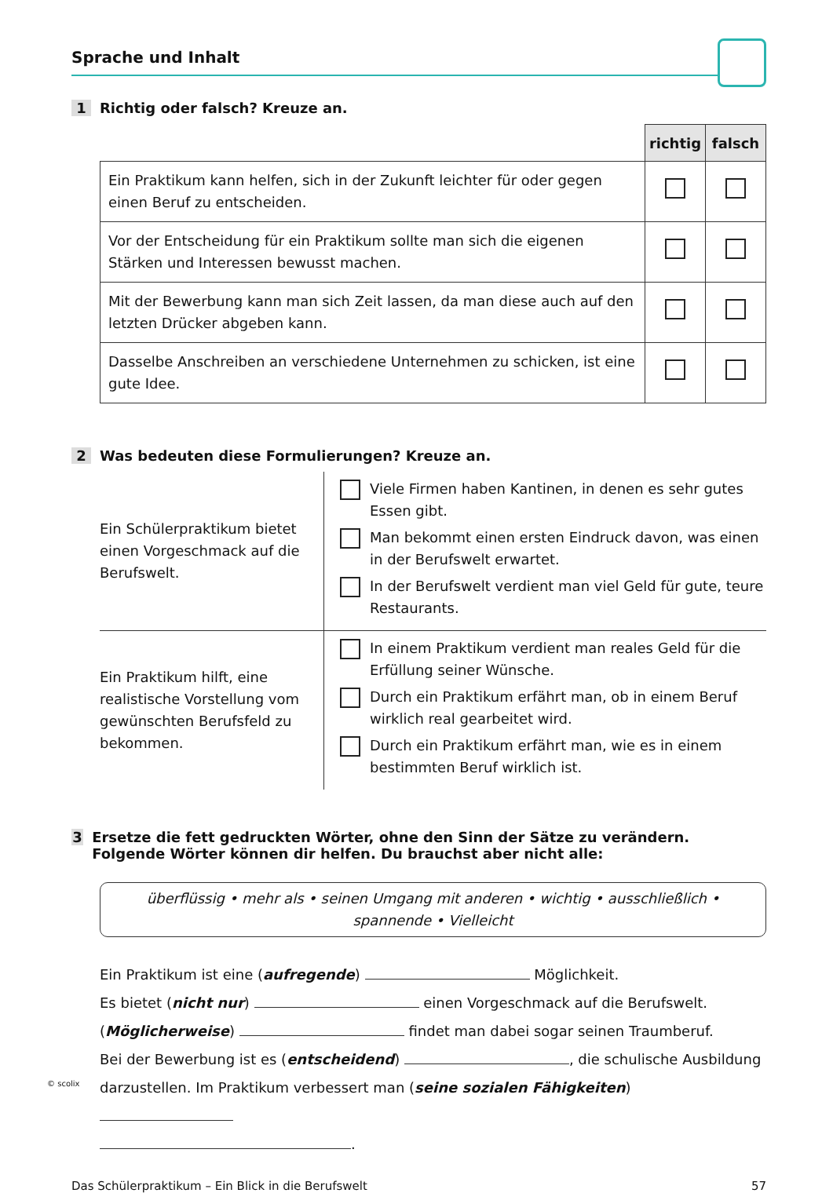© scolix
Sprache und Inhalt
1 Richtig oder falsch? Kreuze an.
| | richtig | falsch |
| Ein Praktikum kann helfen, sich in der Zukunft leichter für oder gegen einen Beruf zu entscheiden. | | |
| Vor der Entscheidung für ein Praktikum sollte man sich die eigenen Stärken und Interessen bewusst machen. | | |
| Mit der Bewerbung kann man sich Zeit lassen, da man diese auch auf den letzten Drücker abgeben kann. | | |
| Dasselbe Anschreiben an verschiedene Unternehmen zu schicken, ist eine gute Idee. | | |
2 Was bedeuten diese Formulierungen? Kreuze an.
| Ein Schülerpraktikum bietet einen Vorgeschmack auf die Berufswelt. | Viele Firmen haben Kantinen, in denen es sehr gutes Essen gibt. Man bekommt einen ersten Eindruck davon, was einen in der Berufswelt erwartet. In der Berufswelt verdient man viel Geld für gute, teure Restaurants. |
| Ein Praktikum hilft, eine realistische Vorstellung vom gewünschten Berufsfeld zu bekommen. | In einem Praktikum verdient man reales Geld für die Erfüllung seiner Wünsche. Durch ein Praktikum erfährt man, ob in einem Beruf wirklich real gearbeitet wird. Durch ein Praktikum erfährt man, wie es in einem bestimmten Beruf wirklich ist. |
3 Ersetze die fett gedruckten Wörter, ohne den Sinn der Sätze zu verändern. Folgende Wörter können dir helfen. Du brauchst aber nicht alle:
überflüssig • mehr als • seinen Umgang mit anderen • wichtig • ausschließlich •
spannende • Vielleicht
Ein Praktikum ist eine (aufregende) Möglichkeit.
Es bietet (nicht nur) einen Vorgeschmack auf die Berufswelt.
(Möglicherweise) findet man dabei sogar seinen Traumberuf.
Bei der Bewerbung ist es (entscheidend) , die schulische Ausbildung darzustellen. Im Praktikum verbessert man (seine sozialen Fähigkeiten)
.
Das Schülerpraktikum – Ein Blick in die Berufswelt 57